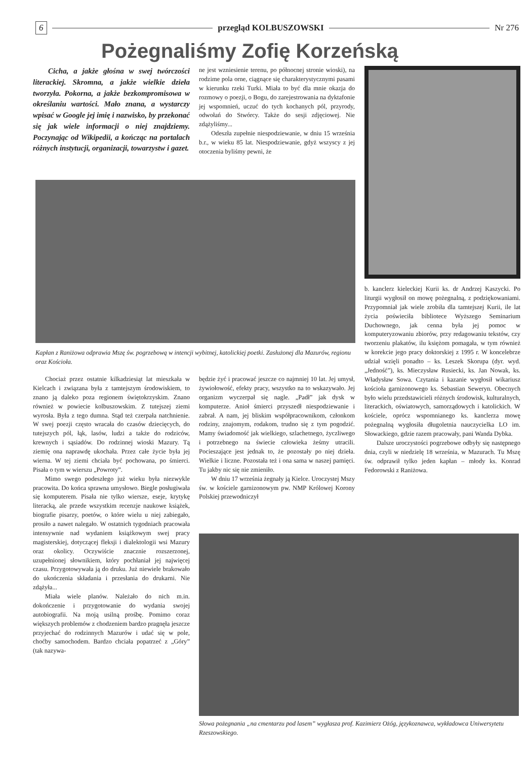6 przegląd KOLBUSZOWSKI Nr 276
Pożegnaliśmy Zofię Korzeńską
Cicha, a jakże głośna w swej twórczości literackiej. Skromna, a jakże wielkie dzieła tworzyła. Pokorna, a jakże bezkompromisowa w określaniu wartości. Mało znana, a wystarczy wpisać w Google jej imię i nazwisko, by przekonać się jak wiele informacji o niej znajdziemy. Poczynając od Wikipedii, a kończąc na portalach różnych instytucji, organizacji, towarzystw i gazet.
ne jest wzniesienie terenu, po północnej stronie wioski), na rodzime pola orne, ciągnące się charakterystycznymi pasami w kierunku rzeki Turki. Miała to być dla mnie okazja do rozmowy o poezji, o Bogu, do zarejestrowania na dyktafonie jej wspomnień, uczuć do tych kochanych pól, przyrody, odwołań do Stwórcy. Także do sesji zdjęciowej. Nie zdążyliśmy...
Odeszła zupełnie niespodziewanie, w dniu 15 września b.r., w wieku 85 lat. Niespodziewanie, gdyż wszyscy z jej otoczenia byliśmy pewni, że
Kapłan z Raniżowa odprawia Mszę św. pogrzebową w intencji wybitnej, katolickiej poetki. Zasłużonej dla Mazurów, regionu oraz Kościoła.
b. kanclerz kieleckiej Kurii ks. dr Andrzej Kaszycki. Po liturgii wygłosił on mowę pożegnalną, z podziękowaniami. Przypomniał jak wiele zrobiła dla tamtejszej Kurii, ile lat życia poświeciła bibliotece Wyższego Seminarium Duchownego, jak cenna była jej pomoc w komputeryzowaniu zbiorów, przy redagowaniu tekstów, czy tworzeniu plakatów, ilu księżom pomagała, w tym również w korekcie jego pracy doktorskiej z 1995 r. W koncelebrze udział wzięli ponadto – ks. Leszek Skorupa (dyr. wyd. „Jedność”), ks. Mieczysław Rusiecki, ks. Jan Nowak, ks. Władysław Sowa. Czytania i kazanie wygłosił wikariusz kościoła garnizonowego ks. Sebastian Seweryn. Obecnych było wielu przedstawicieli różnych środowisk, kulturalnych, literackich, oświatowych, samorządowych i katolickich. W kościele, oprócz wspomnianego ks. kanclerza mowę pożegnalną wygłosiła długoletnia nauczycielka LO im. Słowackiego, gdzie razem pracowały, pani Wanda Dybka.
Dalsze uroczystości pogrzebowe odbyły się następnego dnia, czyli w niedzielę 18 września, w Mazurach. Tu Mszę św. odprawił tylko jeden kapłan – młody ks. Konrad Fedorowski z Raniżowa.
Chociaż przez ostatnie kilkadziesiąt lat mieszkała w Kielcach i związana była z tamtejszym środowiskiem, to znano ją daleko poza regionem świętokrzyskim. Znano również w powiecie kolbuszowskim. Z tutejszej ziemi wyrosła. Była z tego dumna. Stąd też czerpała natchnienie. W swej poezji często wracała do czasów dziecięcych, do tutejszych pól, łąk, lasów, ludzi a także do rodziców, krewnych i sąsiadów. Do rodzinnej wioski Mazury. Tą ziemię ona naprawdę ukochała. Przez całe życie była jej wierna. W tej ziemi chciała być pochowana, po śmierci. Pisała o tym w wierszu „Powroty”.
Mimo swego podeszłego już wieku była niezwykle pracowita. Do końca sprawna umysłowo. Biegle posługiwała się komputerem. Pisała nie tylko wiersze, eseje, krytykę literacką, ale przede wszystkim recenzje naukowe książek, biografie pisarzy, poetów, o które wielu u niej zabiegało, prosiło a nawet nalegało. W ostatnich tygodniach pracowała intensywnie nad wydaniem książkowym swej pracy magisterskiej, dotyczącej fleksji i dialektologii wsi Mazury oraz okolicy. Oczywiście znacznie rozszerzonej, uzupełnionej słownikiem, który pochłaniał jej najwięcej czasu. Przygotowywała ją do druku. Już niewiele brakowało do ukończenia składania i przesłania do drukarni. Nie zdążyła...
Miała wiele planów. Należało do nich m.in. dokończenie i przygotowanie do wydania swojej autobiografii. Na moją usilną prośbę. Pomimo coraz większych problemów z chodzeniem bardzo pragnęła jeszcze przyjechać do rodzinnych Mazurów i udać się w pole, choćby samochodem. Bardzo chciała popatrzeć z „Góry” (tak nazywa-
będzie żyć i pracować jeszcze co najmniej 10 lat. Jej umysł, żywiołowość, efekty pracy, wszystko na to wskazywało. Jej organizm wyczerpał się nagle. „Padł” jak dysk w komputerze. Anioł śmierci przyszedł niespodziewanie i zabrał. A nam, jej bliskim współpracownikom, członkom rodziny, znajomym, rodakom, trudno się z tym pogodzić. Mamy świadomość jak wielkiego, szlachetnego, życzliwego i potrzebnego na świecie człowieka żeśmy utracili. Pocieszające jest jednak to, że pozostały po niej dzieła. Wielkie i liczne. Pozostała też i ona sama w naszej pamięci. Tu jakby nic się nie zmieniło.
W dniu 17 września żegnały ją Kielce. Uroczystej Mszy św. w kościele garnizonowym pw. NMP Królowej Korony Polskiej przewodniczył
Słowa pożegnania „na cmentarzu pod lasem” wygłasza prof. Kazimierz Ożóg, językoznawca, wykładowca Uniwersytetu Rzeszowskiego.